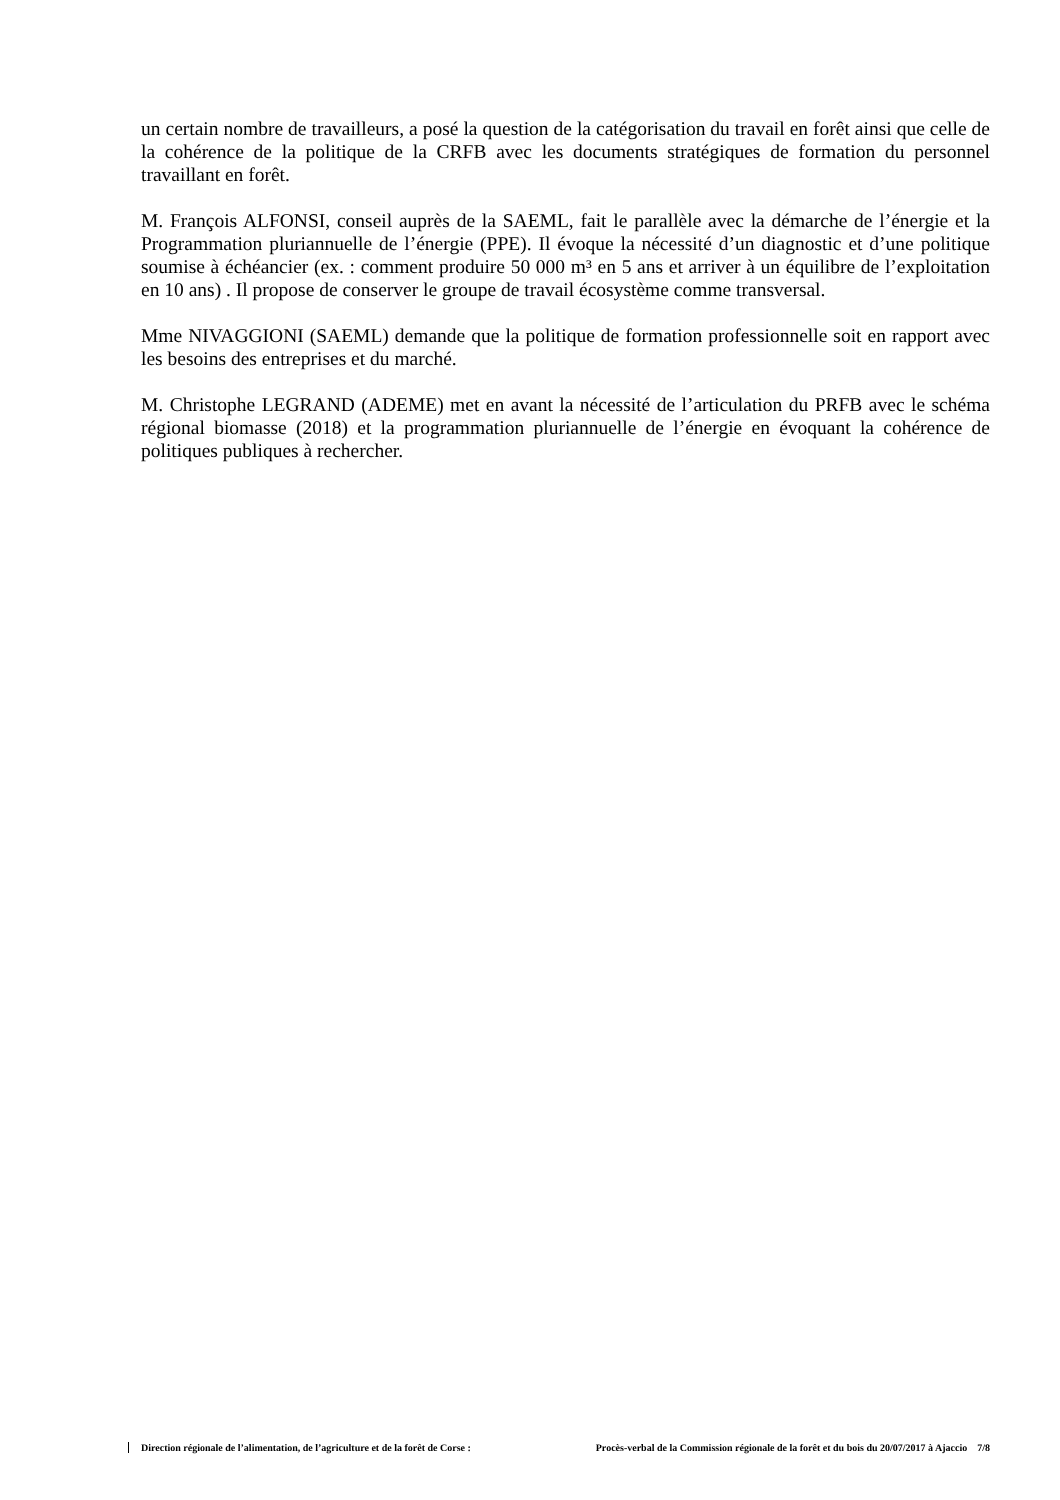un certain nombre de travailleurs, a posé la question de la catégorisation du travail en forêt ainsi que celle de la cohérence de la politique de la CRFB avec les documents stratégiques de formation du personnel travaillant en forêt.
M. François ALFONSI, conseil auprès de la SAEML, fait le parallèle avec la démarche de l’énergie et la Programmation pluriannuelle de l’énergie (PPE). Il évoque la nécessité d’un diagnostic et d’une politique soumise à échéancier (ex. : comment produire 50 000 m³ en 5 ans et arriver à un équilibre de l’exploitation en 10 ans) . Il propose de conserver le groupe de travail écosystème comme transversal.
Mme NIVAGGIONI (SAEML) demande que la politique de formation professionnelle soit en rapport avec les besoins des entreprises et du marché.
M. Christophe LEGRAND (ADEME) met en avant la nécessité de l’articulation du PRFB avec le schéma régional biomasse (2018) et la programmation pluriannuelle de l’énergie en évoquant la cohérence de politiques publiques à rechercher.
Direction régionale de l’alimentation, de l’agriculture et de la forêt de Corse : Procès-verbal de la Commission régionale de la forêt et du bois du 20/07/2017 à Ajaccio 7/8